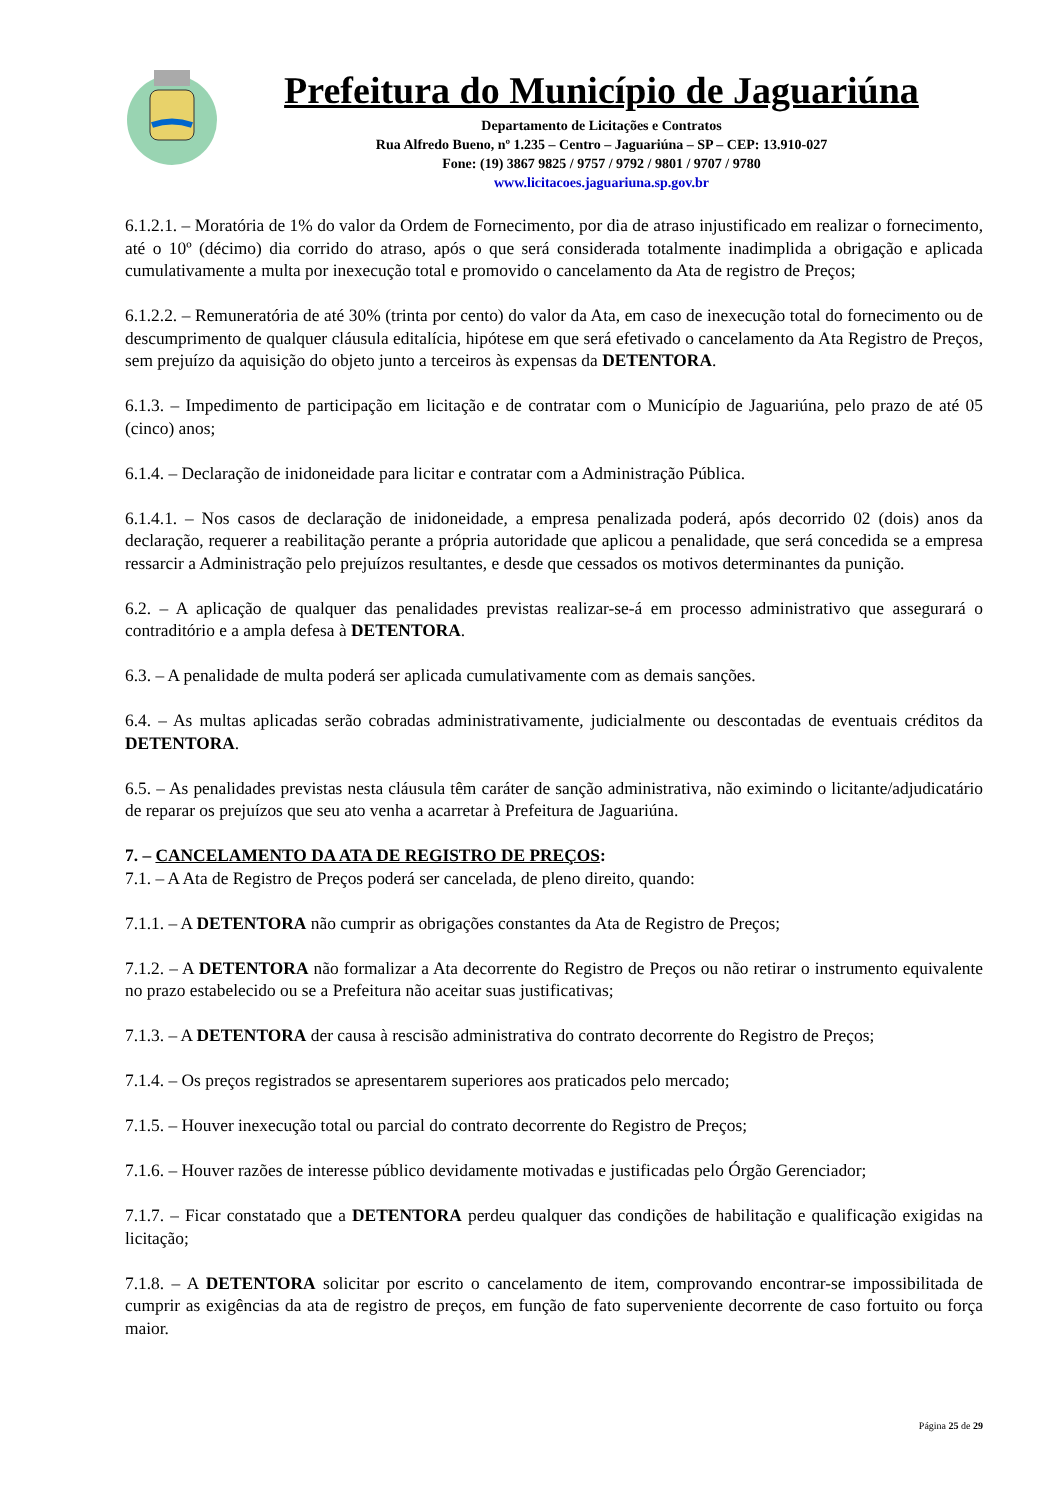Prefeitura do Município de Jaguariúna
Departamento de Licitações e Contratos
Rua Alfredo Bueno, nº 1.235 – Centro – Jaguariúna – SP – CEP: 13.910-027
Fone: (19) 3867 9825 / 9757 / 9792 / 9801 / 9707 / 9780
www.licitacoes.jaguariuna.sp.gov.br
6.1.2.1. – Moratória de 1% do valor da Ordem de Fornecimento, por dia de atraso injustificado em realizar o fornecimento, até o 10º (décimo) dia corrido do atraso, após o que será considerada totalmente inadimplida a obrigação e aplicada cumulativamente a multa por inexecução total e promovido o cancelamento da Ata de registro de Preços;
6.1.2.2. – Remuneratória de até 30% (trinta por cento) do valor da Ata, em caso de inexecução total do fornecimento ou de descumprimento de qualquer cláusula editalícia, hipótese em que será efetivado o cancelamento da Ata Registro de Preços, sem prejuízo da aquisição do objeto junto a terceiros às expensas da DETENTORA.
6.1.3. – Impedimento de participação em licitação e de contratar com o Município de Jaguariúna, pelo prazo de até 05 (cinco) anos;
6.1.4. – Declaração de inidoneidade para licitar e contratar com a Administração Pública.
6.1.4.1. – Nos casos de declaração de inidoneidade, a empresa penalizada poderá, após decorrido 02 (dois) anos da declaração, requerer a reabilitação perante a própria autoridade que aplicou a penalidade, que será concedida se a empresa ressarcir a Administração pelo prejuízos resultantes, e desde que cessados os motivos determinantes da punição.
6.2. – A aplicação de qualquer das penalidades previstas realizar-se-á em processo administrativo que assegurará o contraditório e a ampla defesa à DETENTORA.
6.3. – A penalidade de multa poderá ser aplicada cumulativamente com as demais sanções.
6.4. – As multas aplicadas serão cobradas administrativamente, judicialmente ou descontadas de eventuais créditos da DETENTORA.
6.5. – As penalidades previstas nesta cláusula têm caráter de sanção administrativa, não eximindo o licitante/adjudicatário de reparar os prejuízos que seu ato venha a acarretar à Prefeitura de Jaguariúna.
7. – CANCELAMENTO DA ATA DE REGISTRO DE PREÇOS:
7.1. – A Ata de Registro de Preços poderá ser cancelada, de pleno direito, quando:
7.1.1. – A DETENTORA não cumprir as obrigações constantes da Ata de Registro de Preços;
7.1.2. – A DETENTORA não formalizar a Ata decorrente do Registro de Preços ou não retirar o instrumento equivalente no prazo estabelecido ou se a Prefeitura não aceitar suas justificativas;
7.1.3. – A DETENTORA der causa à rescisão administrativa do contrato decorrente do Registro de Preços;
7.1.4. – Os preços registrados se apresentarem superiores aos praticados pelo mercado;
7.1.5. – Houver inexecução total ou parcial do contrato decorrente do Registro de Preços;
7.1.6. – Houver razões de interesse público devidamente motivadas e justificadas pelo Órgão Gerenciador;
7.1.7. – Ficar constatado que a DETENTORA perdeu qualquer das condições de habilitação e qualificação exigidas na licitação;
7.1.8. – A DETENTORA solicitar por escrito o cancelamento de item, comprovando encontrar-se impossibilitada de cumprir as exigências da ata de registro de preços, em função de fato superveniente decorrente de caso fortuito ou força maior.
Página 25 de 29